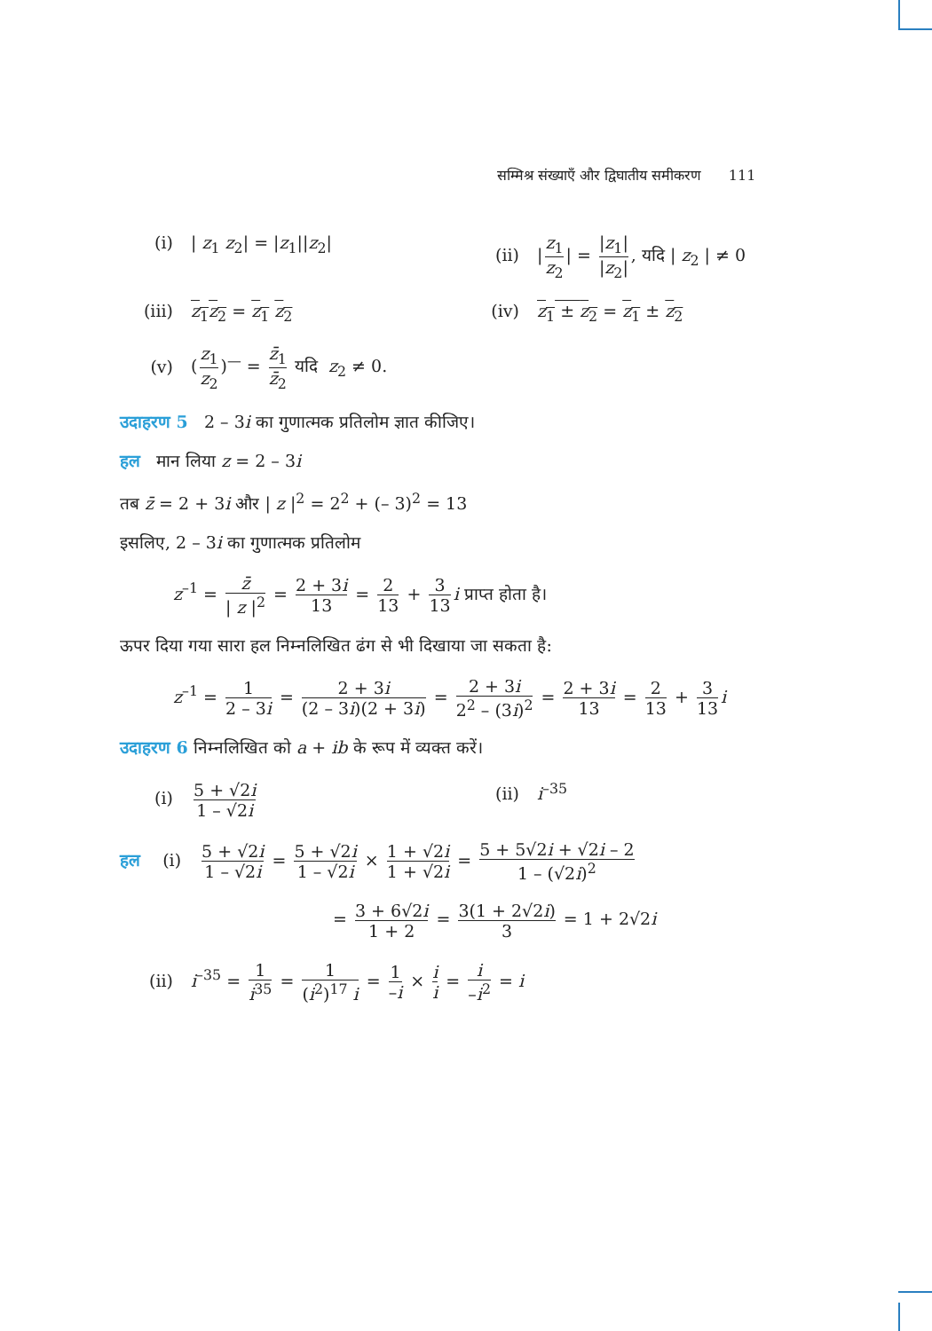सम्मिश्र संख्याएँ और द्विघातीय समीकरण 111
(i) | z<sub>1</sub> z<sub>2</sub>| = |z<sub>1</sub>||z<sub>2</sub>| (ii) | z<sub>1</sub> z<sub>2</sub> | = |z<sub>1</sub>| |z<sub>2</sub>|, यदि | z<sub>2</sub> | ≠ 0
(iii) z<sub>1</sub>z<sub>2</sub> = z<sub>1</sub> z<sub>2</sub> (iv) z<sub>1</sub> ± z<sub>2</sub> = z<sub>1</sub> ± z<sub>2</sub>
(v) (z<sub>1</sub> z<sub>2</sub>)<sup>—</sup> = z̄<sub>1</sub> z̄<sub>2</sub> यदि z<sub>2</sub> ≠ 0.
उदाहरण 5 2 – 3i का गुणात्मक प्रतिलोम ज्ञात कीजिए।
हल मान लिया z = 2 – 3i
तब z̄ = 2 + 3i और | z |<sup>2</sup> = 2<sup>2</sup> + (– 3)<sup>2</sup> = 13
इसलिए, 2 – 3i का गुणात्मक प्रतिलोम
z<sup>–1</sup> = z̄ | z |<sup>2</sup> = 2 + 3i 13 = 2 13 + 3 13 i प्राप्त होता है।
ऊपर दिया गया सारा हल निम्नलिखित ढंग से भी दिखाया जा सकता है:
z<sup>–1</sup> = 1 2 – 3i = 2 + 3i (2 – 3i)(2 + 3i) = 2 + 3i 2<sup>2</sup> – (3i)<sup>2</sup> = 2 + 3i 13 = 2 13 + 3 13 i
उदाहरण 6 निम्नलिखित को a + ib के रूप में व्यक्त करें।
(i) 5 + √2i 1 – √2i (ii) i<sup>–35</sup>
हल (i) 5 + √2i 1 – √2i = 5 + √2i 1 – √2i × 1 + √2i 1 + √2i = 5 + 5√2i + √2i – 2 1 – (√2i)<sup>2</sup>
= 3 + 6√2i 1 + 2 = 3(1 + 2√2i) 3 = 1 + 2√2i
(ii) i<sup>–35</sup> = 1 i<sup>35</sup> = 1 (i<sup>2</sup>)<sup>17</sup> i = 1 –i × i i = i –i<sup>2</sup> = i